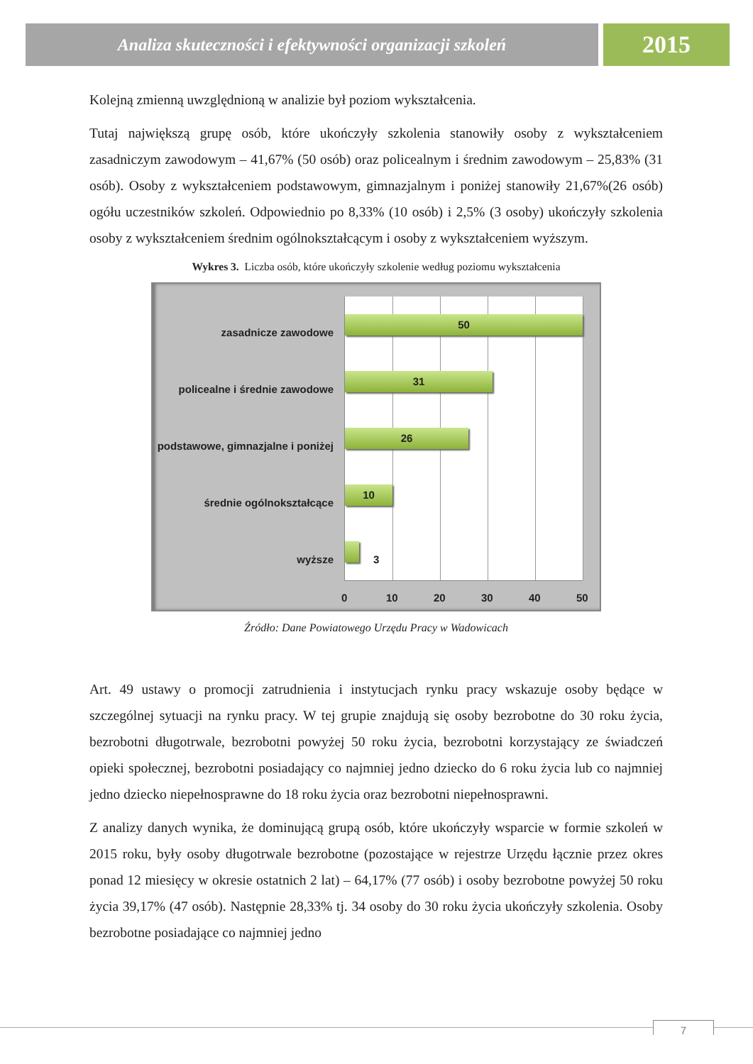Analiza skuteczności i efektywności organizacji szkoleń
2015
Kolejną zmienną uwzględnioną w analizie był poziom wykształcenia.
Tutaj największą grupę osób, które ukończyły szkolenia stanowiły osoby z wykształceniem zasadniczym zawodowym – 41,67% (50 osób) oraz policealnym i średnim zawodowym – 25,83% (31 osób). Osoby z wykształceniem podstawowym, gimnazjalnym i poniżej stanowiły 21,67%(26 osób) ogółu uczestników szkoleń. Odpowiednio po 8,33% (10 osób) i 2,5% (3 osoby) ukończyły szkolenia osoby z wykształceniem średnim ogólnokształcącym i osoby z wykształceniem wyższym.
Wykres 3. Liczba osób, które ukończyły szkolenie według poziomu wykształcenia
50
31
26
10
3
zasadnicze zawodowe
policealne i średnie zawodowe
podstawowe, gimnazjalne i poniżej
średnie ogólnokształcące
wyższe
0 10 20 30 40 50
Źródło: Dane Powiatowego Urzędu Pracy w Wadowicach
Art. 49 ustawy o promocji zatrudnienia i instytucjach rynku pracy wskazuje osoby będące w szczególnej sytuacji na rynku pracy. W tej grupie znajdują się osoby bezrobotne do 30 roku życia, bezrobotni długotrwale, bezrobotni powyżej 50 roku życia, bezrobotni korzystający ze świadczeń opieki społecznej, bezrobotni posiadający co najmniej jedno dziecko do 6 roku życia lub co najmniej jedno dziecko niepełnosprawne do 18 roku życia oraz bezrobotni niepełnosprawni.
Z analizy danych wynika, że dominującą grupą osób, które ukończyły wsparcie w formie szkoleń w 2015 roku, były osoby długotrwale bezrobotne (pozostające w rejestrze Urzędu łącznie przez okres ponad 12 miesięcy w okresie ostatnich 2 lat) – 64,17% (77 osób) i osoby bezrobotne powyżej 50 roku życia 39,17% (47 osób). Następnie 28,33% tj. 34 osoby do 30 roku życia ukończyły szkolenia. Osoby bezrobotne posiadające co najmniej jedno
7